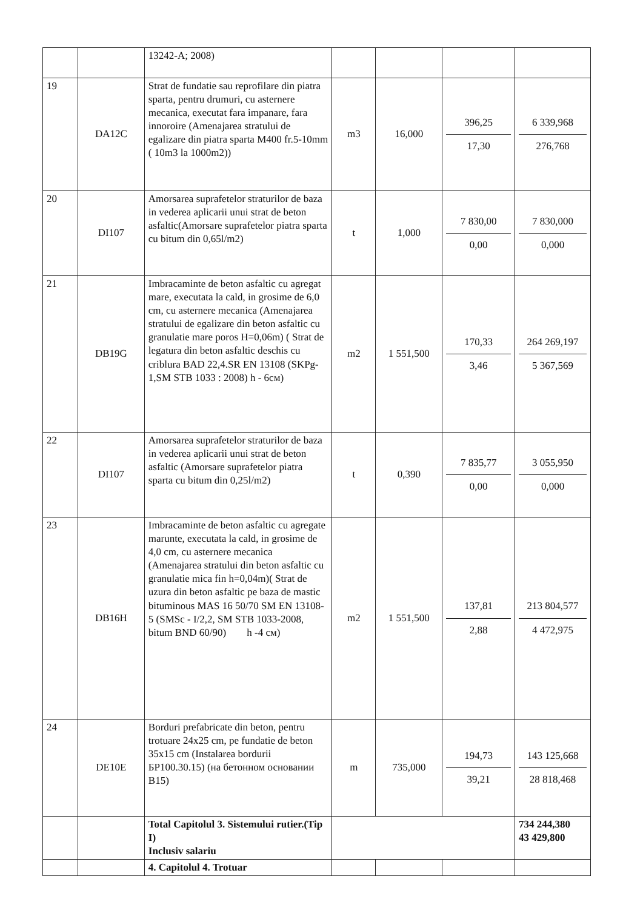| | | 13242-A; 2008) | | | | |
| 19 | DA12C | Strat de fundatie sau reprofilare din piatra sparta, pentru drumuri, cu asternere mecanica, executat fara impanare, fara innoroire (Amenajarea stratului de egalizare din piatra sparta M400 fr.5-10mm ( 10m3 la 1000m2)) | m3 | 16,000 | 396,25 17,30 | 6 339,968 276,768 |
| 20 | DI107 | Amorsarea suprafetelor straturilor de baza in vederea aplicarii unui strat de beton asfaltic(Amorsare suprafetelor piatra sparta cu bitum din 0,65l/m2) | t | 1,000 | 7 830,00 0,00 | 7 830,000 0,000 |
| 21 | DB19G | Imbracaminte de beton asfaltic cu agregat mare, executata la cald, in grosime de 6,0 cm, cu asternere mecanica (Amenajarea stratului de egalizare din beton asfaltic cu granulatie mare poros H=0,06m) ( Strat de legatura din beton asfaltic deschis cu criblura BAD 22,4.SR EN 13108 (SKPg-1,SM STB 1033 : 2008) h - 6см) | m2 | 1 551,500 | 170,33 3,46 | 264 269,197 5 367,569 |
| 22 | DI107 | Amorsarea suprafetelor straturilor de baza in vederea aplicarii unui strat de beton asfaltic (Amorsare suprafetelor piatra sparta cu bitum din 0,25l/m2) | t | 0,390 | 7 835,77 0,00 | 3 055,950 0,000 |
| 23 | DB16H | Imbracaminte de beton asfaltic cu agregate marunte, executata la cald, in grosime de 4,0 cm, cu asternere mecanica (Amenajarea stratului din beton asfaltic cu granulatie mica fin h=0,04m)( Strat de uzura din beton asfaltic pe baza de mastic bituminous MAS 16 50/70 SM EN 13108-5 (SMSc - I/2,2, SM STB 1033-2008, bitum BND 60/90) h -4 см) | m2 | 1 551,500 | 137,81 2,88 | 213 804,577 4 472,975 |
| 24 | DE10E | Borduri prefabricate din beton, pentru trotuare 24x25 cm, pe fundatie de beton 35x15 cm (Instalarea bordurii БР100.30.15) (на бетонном основании B15) | m | 735,000 | 194,73 39,21 | 143 125,668 28 818,468 |
| | | Total Capitolul 3. Sistemului rutier.(Tip I) Inclusiv salariu | | | | 734 244,380 43 429,800 |
| | | 4. Capitolul 4. Trotuar | | | | |